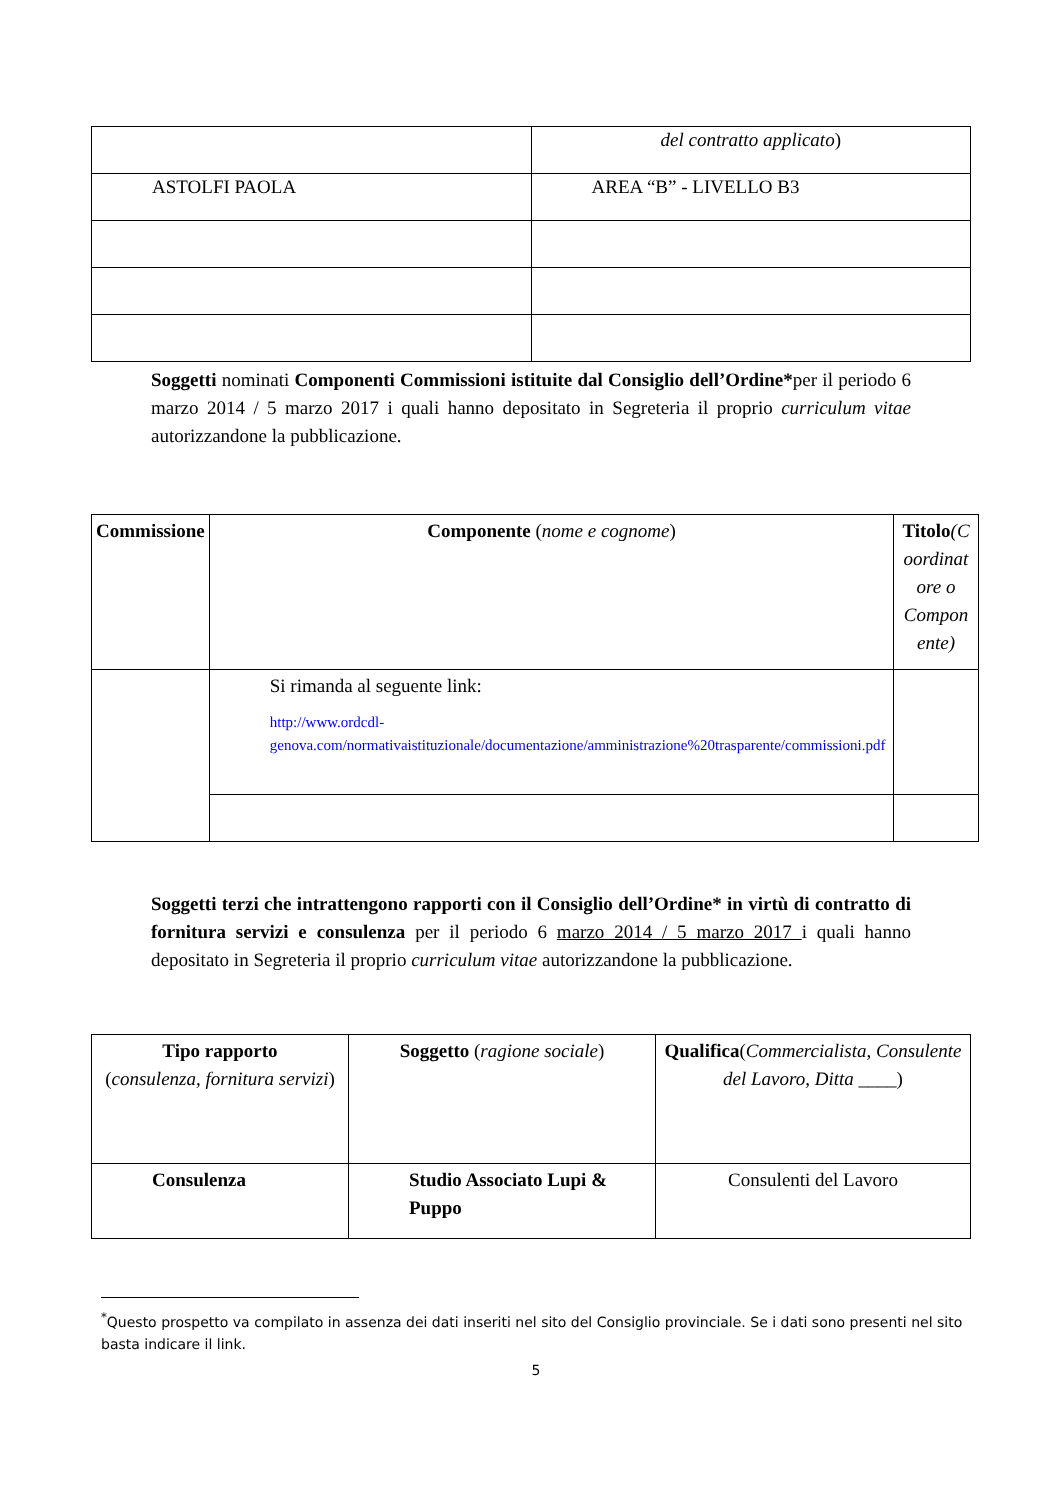| | del contratto applicato ) |
| ASTOLFI PAOLA | AREA “B” - LIVELLO B3 |
Soggetti nominati Componenti Commissioni istituite dal Consiglio dell’Ordine*per il periodo 6 marzo 2014 / 5 marzo 2017 i quali hanno depositato in Segreteria il proprio curriculum vitae autorizzandone la pubblicazione.
| Commissione | Componente ( nome e cognome ) | Titolo (C oordinat ore o Compon ente) |
| --- | --- | --- |
| | Si rimanda al seguente link: http://www.ordcdl-genova.com/normativaistituzionale/documentazione/amministrazione%20trasparente/commissioni.pdf | |
Soggetti terzi che intrattengono rapporti con il Consiglio dell’Ordine* in virtù di contratto di fornitura servizi e consulenza per il periodo 6 marzo 2014 / 5 marzo 2017 i quali hanno depositato in Segreteria il proprio curriculum vitae autorizzandone la pubblicazione.
| Tipo rapporto ( consulenza, fornitura servizi ) | Soggetto ( ragione sociale ) | Qualifica ( Commercialista, Consulente del Lavoro, Ditta ____ ) |
| Consulenza | Studio Associato Lupi & Puppo | Consulenti del Lavoro |
<sup>*</sup> Questo prospetto va compilato in assenza dei dati inseriti nel sito del Consiglio provinciale. Se i dati sono presenti nel sito basta indicare il link.
5